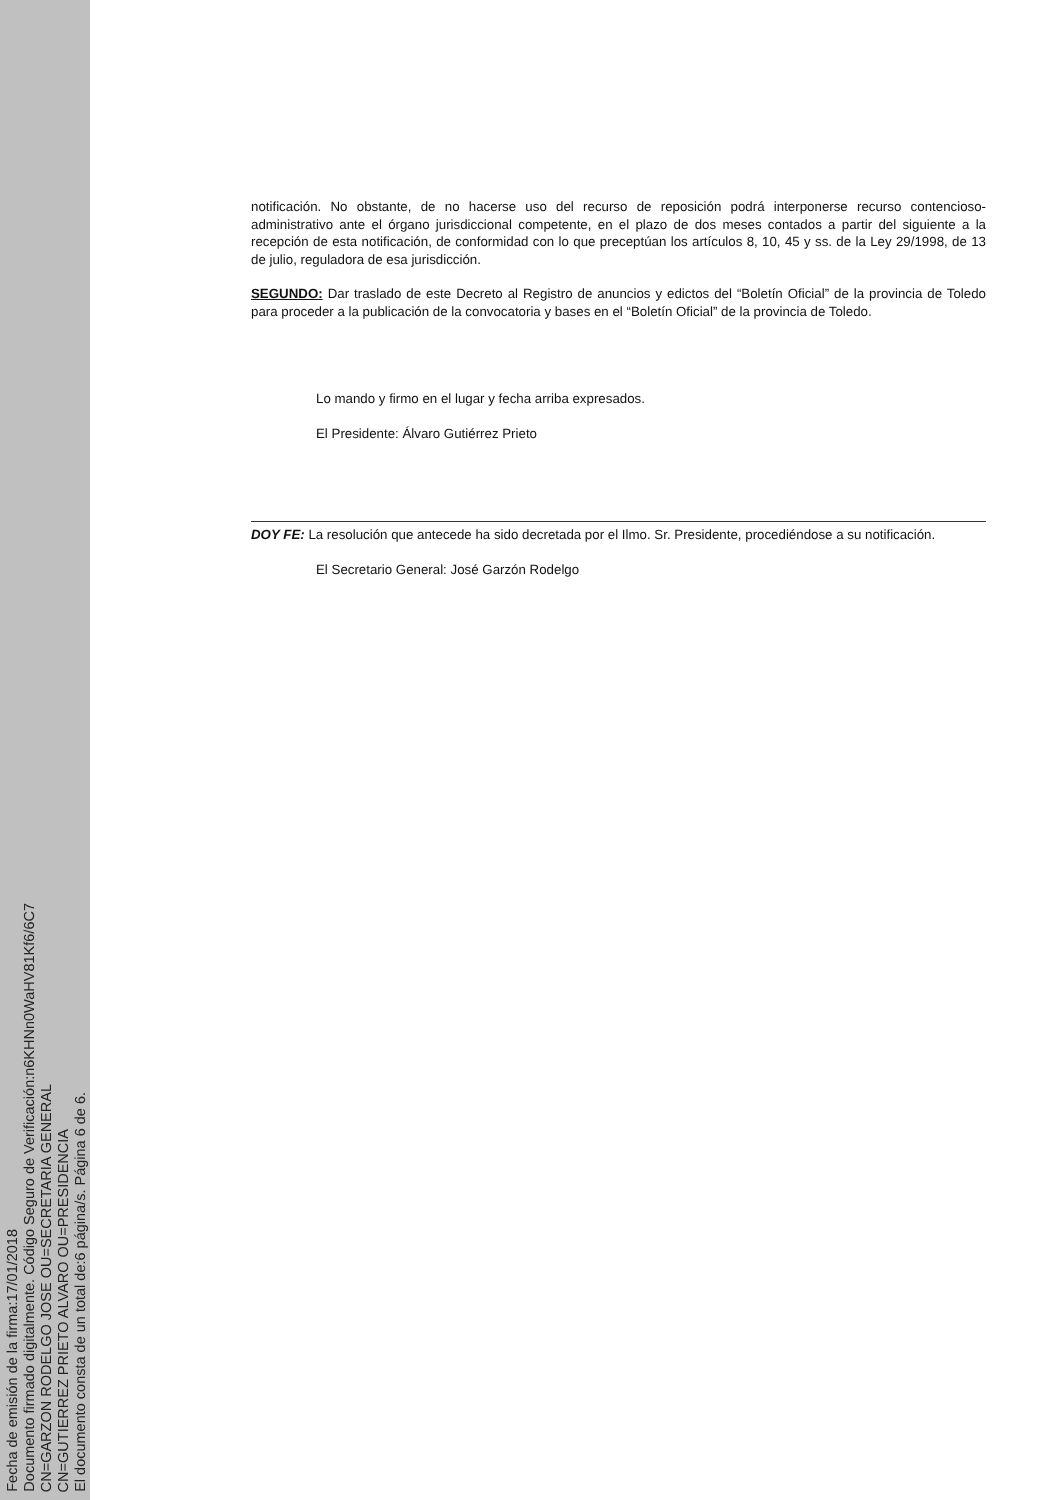Fecha de emisión de la firma:17/01/2018
Documento firmado digitalmente. Código Seguro de Verificación:n6KHNn0WaHV81Kf6/6C7
CN=GARZON RODELGO JOSE OU=SECRETARIA GENERAL
CN=GUTIERREZ PRIETO ALVARO OU=PRESIDENCIA
El documento consta de un total de:6 página/s. Página 6 de 6.
notificación. No obstante, de no hacerse uso del recurso de reposición podrá interponerse recurso contencioso-administrativo ante el órgano jurisdiccional competente, en el plazo de dos meses contados a partir del siguiente a la recepción de esta notificación, de conformidad con lo que preceptúan los artículos 8, 10, 45 y ss. de la Ley 29/1998, de 13 de julio, reguladora de esa jurisdicción.
SEGUNDO: Dar traslado de este Decreto al Registro de anuncios y edictos del “Boletín Oficial” de la provincia de Toledo para proceder a la publicación de la convocatoria y bases en el “Boletín Oficial” de la provincia de Toledo.
Lo mando y firmo en el lugar y fecha arriba expresados.
El Presidente: Álvaro Gutiérrez Prieto
DOY FE: La resolución que antecede ha sido decretada por el Ilmo. Sr. Presidente, procediéndose a su notificación.
El Secretario General: José Garzón Rodelgo